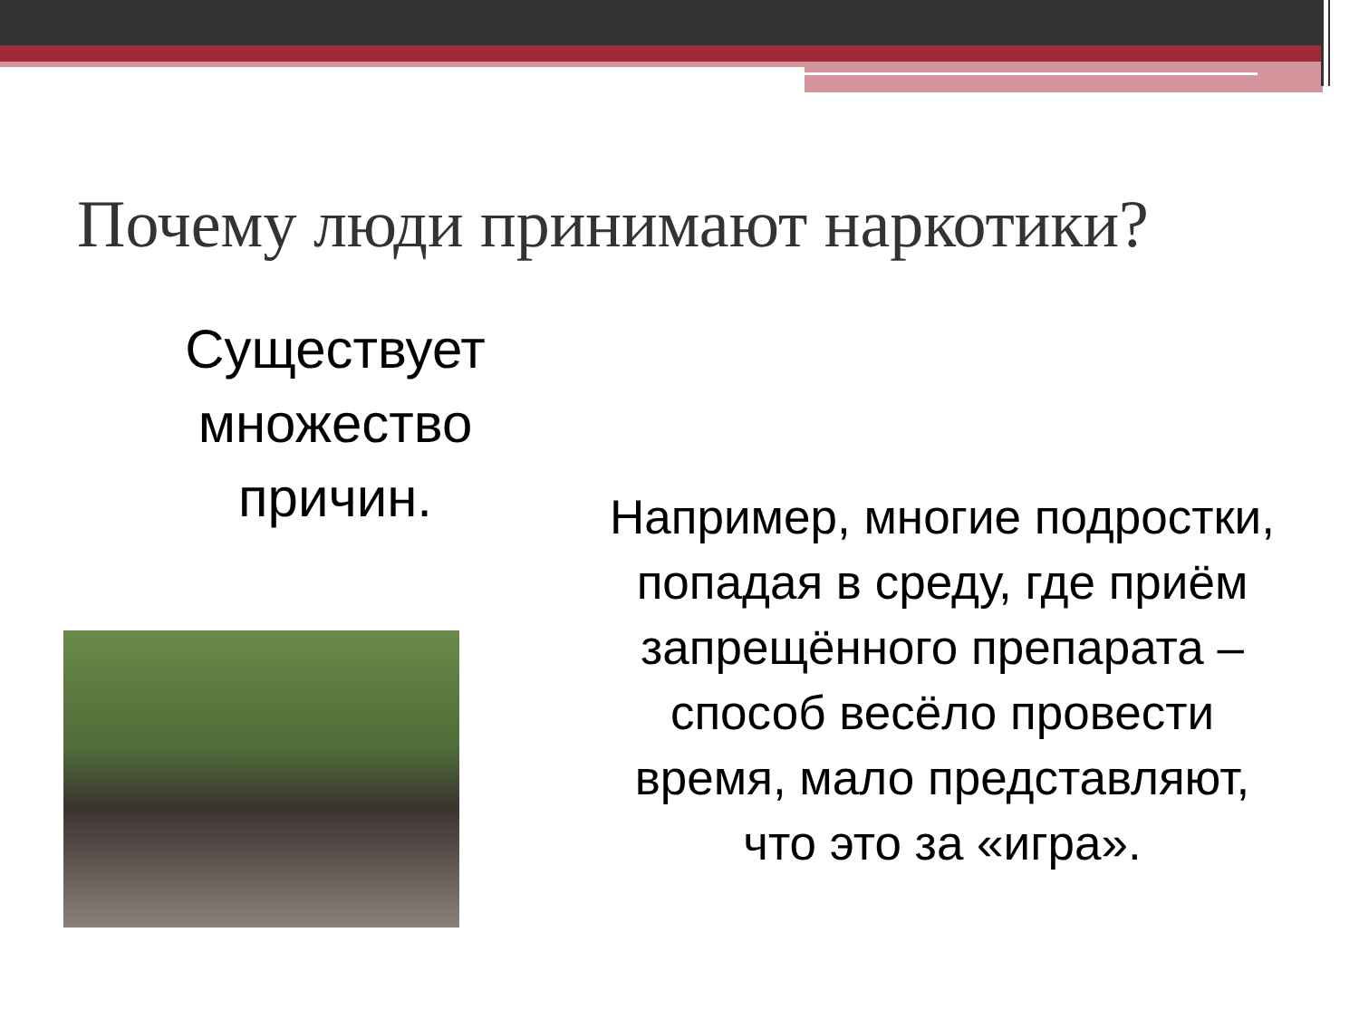Почему люди принимают наркотики?
Существует множество причин.
Например, многие подростки, попадая в среду, где приём запрещённого препарата – способ весёло провести время, мало представляют, что это за «игра».